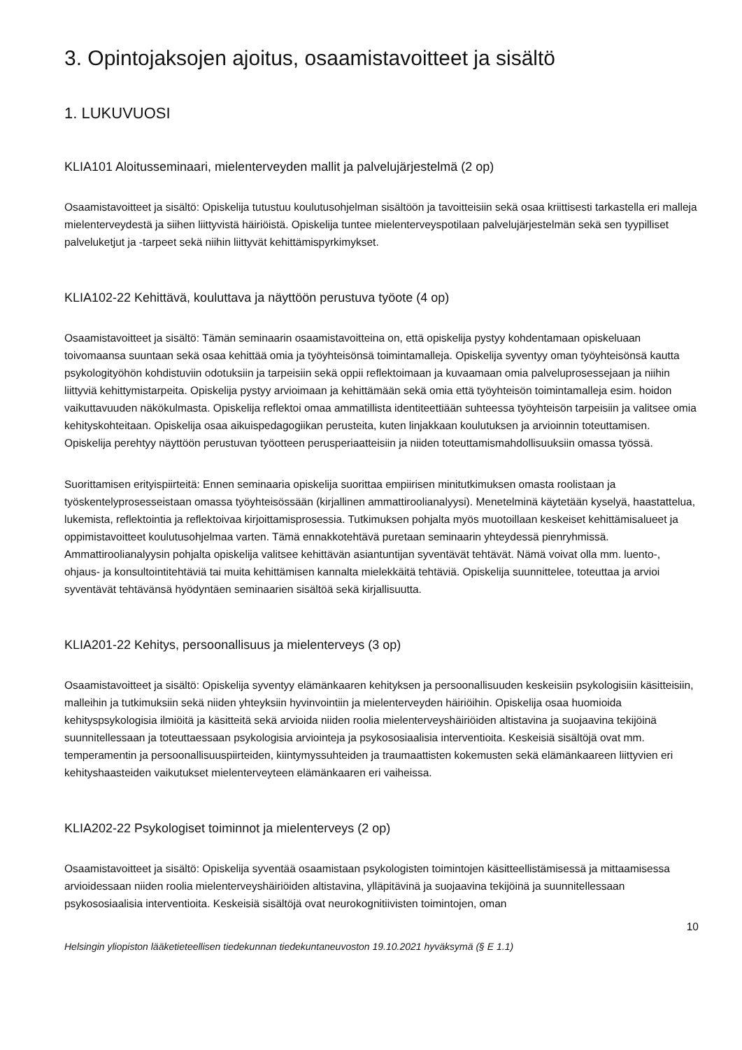3. Opintojaksojen ajoitus, osaamistavoitteet ja sisältö
1. LUKUVUOSI
KLIA101 Aloitusseminaari, mielenterveyden mallit ja palvelujärjestelmä (2 op)
Osaamistavoitteet ja sisältö: Opiskelija tutustuu koulutusohjelman sisältöön ja tavoitteisiin sekä osaa kriittisesti tarkastella eri malleja mielenterveydestä ja siihen liittyvistä häiriöistä. Opiskelija tuntee mielenterveyspotilaan palvelujärjestelmän sekä sen tyypilliset palveluketjut ja -tarpeet sekä niihin liittyvät kehittämispyrkimykset.
KLIA102-22 Kehittävä, kouluttava ja näyttöön perustuva työote (4 op)
Osaamistavoitteet ja sisältö: Tämän seminaarin osaamistavoitteina on, että opiskelija pystyy kohdentamaan opiskeluaan toivomaansa suuntaan sekä osaa kehittää omia ja työyhteisönsä toimintamalleja. Opiskelija syventyy oman työyhteisönsä kautta psykologityöhön kohdistuviin odotuksiin ja tarpeisiin sekä oppii reflektoimaan ja kuvaamaan omia palveluprosessejaan ja niihin liittyviä kehittymistarpeita. Opiskelija pystyy arvioimaan ja kehittämään sekä omia että työyhteisön toimintamalleja esim. hoidon vaikuttavuuden näkökulmasta. Opiskelija reflektoi omaa ammatillista identiteettiään suhteessa työyhteisön tarpeisiin ja valitsee omia kehityskohteitaan. Opiskelija osaa aikuispedagogiikan perusteita, kuten linjakkaan koulutuksen ja arvioinnin toteuttamisen. Opiskelija perehtyy näyttöön perustuvan työotteen perusperiaatteisiin ja niiden toteuttamismahdollisuuksiin omassa työssä.
Suorittamisen erityispiirteitä: Ennen seminaaria opiskelija suorittaa empiirisen minitutkimuksen omasta roolistaan ja työskentelyprosesseistaan omassa työyhteisössään (kirjallinen ammattiroolianalyysi). Menetelminä käytetään kyselyä, haastattelua, lukemista, reflektointia ja reflektoivaa kirjoittamisprosessia. Tutkimuksen pohjalta myös muotoillaan keskeiset kehittämisalueet ja oppimistavoitteet koulutusohjelmaa varten. Tämä ennakkotehtävä puretaan seminaarin yhteydessä pienryhmissä. Ammattiroolianalyysin pohjalta opiskelija valitsee kehittävän asiantuntijan syventävät tehtävät. Nämä voivat olla mm. luento-, ohjaus- ja konsultointitehtäviä tai muita kehittämisen kannalta mielekkäitä tehtäviä. Opiskelija suunnittelee, toteuttaa ja arvioi syventävät tehtävänsä hyödyntäen seminaarien sisältöä sekä kirjallisuutta.
KLIA201-22 Kehitys, persoonallisuus ja mielenterveys (3 op)
Osaamistavoitteet ja sisältö: Opiskelija syventyy elämänkaaren kehityksen ja persoonallisuuden keskeisiin psykologisiin käsitteisiin, malleihin ja tutkimuksiin sekä niiden yhteyksiin hyvinvointiin ja mielenterveyden häiriöihin. Opiskelija osaa huomioida kehityspsykologisia ilmiöitä ja käsitteitä sekä arvioida niiden roolia mielenterveyshäiriöiden altistavina ja suojaavina tekijöinä suunnitellessaan ja toteuttaessaan psykologisia arviointeja ja psykososiaalisia interventioita. Keskeisiä sisältöjä ovat mm. temperamentin ja persoonallisuuspiirteiden, kiintymyssuhteiden ja traumaattisten kokemusten sekä elämänkaareen liittyvien eri kehityshaasteiden vaikutukset mielenterveyteen elämänkaaren eri vaiheissa.
KLIA202-22 Psykologiset toiminnot ja mielenterveys (2 op)
Osaamistavoitteet ja sisältö: Opiskelija syventää osaamistaan psykologisten toimintojen käsitteellistämisessä ja mittaamisessa arvioidessaan niiden roolia mielenterveyshäiriöiden altistavina, ylläpitävinä ja suojaavina tekijöinä ja suunnitellessaan psykososiaalisia interventioita. Keskeisiä sisältöjä ovat neurokognitiivisten toimintojen, oman
10
Helsingin yliopiston lääketieteellisen tiedekunnan tiedekuntaneuvoston 19.10.2021 hyväksymä (§ E 1.1)